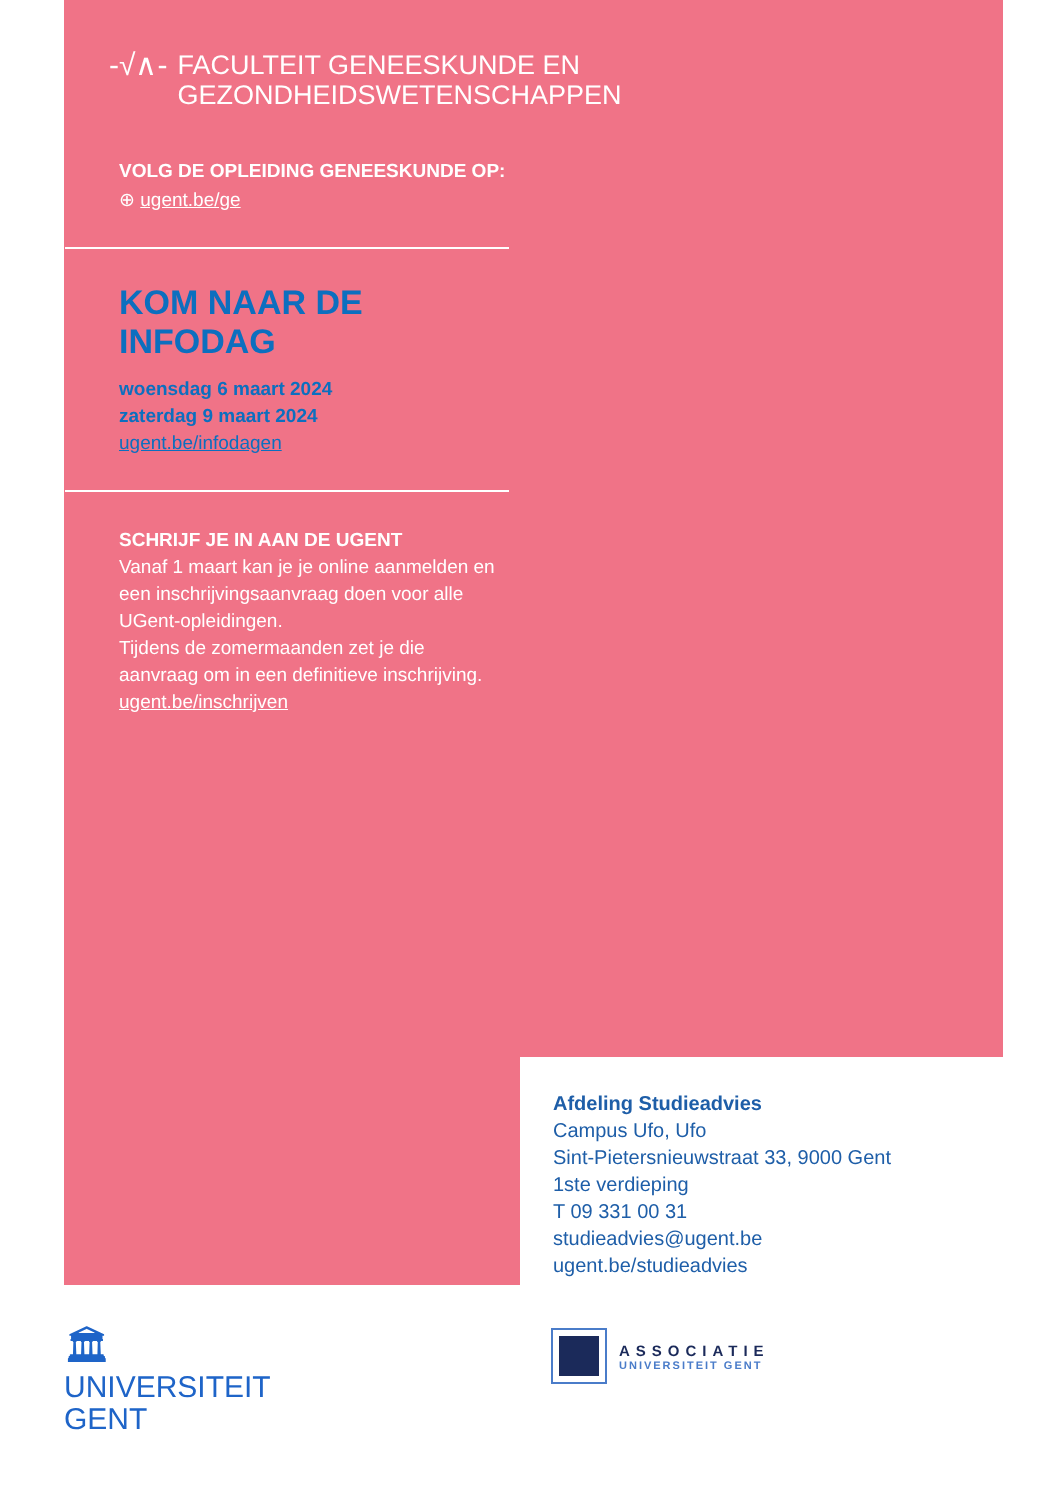-√∧- FACULTEIT GENEESKUNDE EN
GEZONDHEIDSWETENSCHAPPEN
VOLG DE OPLEIDING GENEESKUNDE OP:
⊕ ugent.be/ge
KOM NAAR DE INFODAG
woensdag 6 maart 2024
zaterdag 9 maart 2024
ugent.be/infodagen
SCHRIJF JE IN AAN DE UGENT
Vanaf 1 maart kan je je online aanmelden en een inschrijvingsaanvraag doen voor alle UGent-opleidingen.
Tijdens de zomermaanden zet je die aanvraag om in een definitieve inschrijving.
ugent.be/inschrijven
Afdeling Studieadvies
Campus Ufo, Ufo
Sint-Pietersnieuwstraat 33, 9000 Gent
1ste verdieping
T 09 331 00 31
studieadvies@ugent.be
ugent.be/studieadvies
🏛
UNIVERSITEIT
GENT
ASSOCIATIE
UNIVERSITEIT GENT